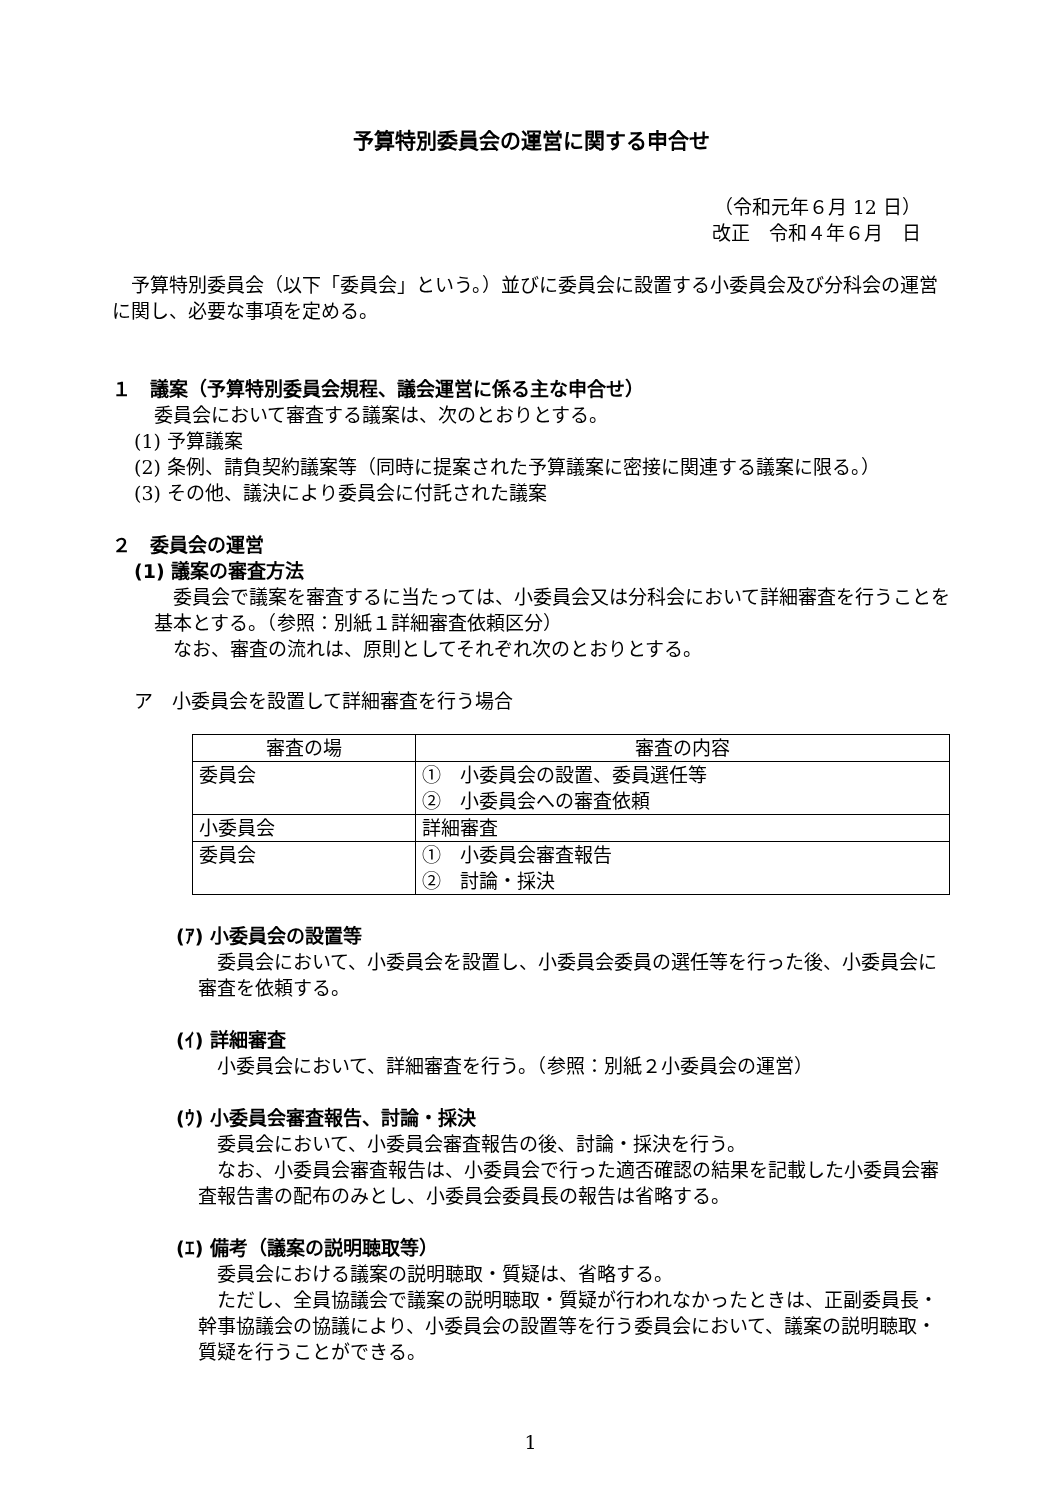予算特別委員会の運営に関する申合せ
（令和元年６月 12 日）
改正　令和４年６月　日
予算特別委員会（以下「委員会」という。）並びに委員会に設置する小委員会及び分科会の運営に関し、必要な事項を定める。
１　議案（予算特別委員会規程、議会運営に係る主な申合せ）
委員会において審査する議案は、次のとおりとする。
(1) 予算議案
(2) 条例、請負契約議案等（同時に提案された予算議案に密接に関連する議案に限る。）
(3) その他、議決により委員会に付託された議案
２　委員会の運営
(1) 議案の審査方法
委員会で議案を審査するに当たっては、小委員会又は分科会において詳細審査を行うことを基本とする。（参照：別紙１詳細審査依頼区分）
なお、審査の流れは、原則としてそれぞれ次のとおりとする。
ア　小委員会を設置して詳細審査を行う場合
| 審査の場 | 審査の内容 |
| --- | --- |
| 委員会 | ① 小委員会の設置、委員選任等 ② 小委員会への審査依頼 |
| 小委員会 | 詳細審査 |
| 委員会 | ① 小委員会審査報告 ② 討論・採決 |
(ｱ) 小委員会の設置等
委員会において、小委員会を設置し、小委員会委員の選任等を行った後、小委員会に審査を依頼する。
(ｲ) 詳細審査
小委員会において、詳細審査を行う。（参照：別紙２小委員会の運営）
(ｳ) 小委員会審査報告、討論・採決
委員会において、小委員会審査報告の後、討論・採決を行う。
なお、小委員会審査報告は、小委員会で行った適否確認の結果を記載した小委員会審査報告書の配布のみとし、小委員会委員長の報告は省略する。
(ｴ) 備考（議案の説明聴取等）
委員会における議案の説明聴取・質疑は、省略する。
ただし、全員協議会で議案の説明聴取・質疑が行われなかったときは、正副委員長・幹事協議会の協議により、小委員会の設置等を行う委員会において、議案の説明聴取・質疑を行うことができる。
1